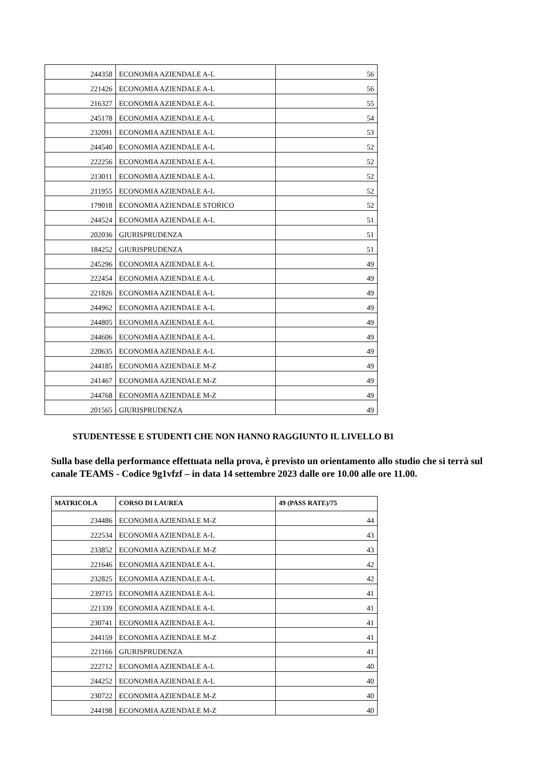| 244358 | ECONOMIA AZIENDALE A-L | 56 |
| 221426 | ECONOMIA AZIENDALE A-L | 56 |
| 216327 | ECONOMIA AZIENDALE A-L | 55 |
| 245178 | ECONOMIA AZIENDALE A-L | 54 |
| 232091 | ECONOMIA AZIENDALE A-L | 53 |
| 244540 | ECONOMIA AZIENDALE A-L | 52 |
| 222256 | ECONOMIA AZIENDALE A-L | 52 |
| 213011 | ECONOMIA AZIENDALE A-L | 52 |
| 211955 | ECONOMIA AZIENDALE A-L | 52 |
| 179018 | ECONOMIA AZIENDALE STORICO | 52 |
| 244524 | ECONOMIA AZIENDALE A-L | 51 |
| 202036 | GIURISPRUDENZA | 51 |
| 184252 | GIURISPRUDENZA | 51 |
| 245296 | ECONOMIA AZIENDALE A-L | 49 |
| 222454 | ECONOMIA AZIENDALE A-L | 49 |
| 221826 | ECONOMIA AZIENDALE A-L | 49 |
| 244962 | ECONOMIA AZIENDALE A-L | 49 |
| 244805 | ECONOMIA AZIENDALE A-L | 49 |
| 244606 | ECONOMIA AZIENDALE A-L | 49 |
| 220635 | ECONOMIA AZIENDALE A-L | 49 |
| 244185 | ECONOMIA AZIENDALE M-Z | 49 |
| 241467 | ECONOMIA AZIENDALE M-Z | 49 |
| 244768 | ECONOMIA AZIENDALE M-Z | 49 |
| 201565 | GIURISPRUDENZA | 49 |
STUDENTESSE E STUDENTI CHE NON HANNO RAGGIUNTO IL LIVELLO B1
Sulla base della performance effettuata nella prova, è previsto un orientamento allo studio che si terrà sul canale TEAMS - Codice 9g1vfzf – in data 14 settembre 2023 dalle ore 10.00 alle ore 11.00.
| MATRICOLA | CORSO DI LAUREA | 49 (PASS RATE)/75 |
| --- | --- | --- |
| 234486 | ECONOMIA AZIENDALE M-Z | 44 |
| 222534 | ECONOMIA AZIENDALE A-L | 43 |
| 233852 | ECONOMIA AZIENDALE M-Z | 43 |
| 221646 | ECONOMIA AZIENDALE A-L | 42 |
| 232825 | ECONOMIA AZIENDALE A-L | 42 |
| 239715 | ECONOMIA AZIENDALE A-L | 41 |
| 221339 | ECONOMIA AZIENDALE A-L | 41 |
| 230741 | ECONOMIA AZIENDALE A-L | 41 |
| 244159 | ECONOMIA AZIENDALE M-Z | 41 |
| 221166 | GIURISPRUDENZA | 41 |
| 222712 | ECONOMIA AZIENDALE A-L | 40 |
| 244252 | ECONOMIA AZIENDALE A-L | 40 |
| 230722 | ECONOMIA AZIENDALE M-Z | 40 |
| 244198 | ECONOMIA AZIENDALE M-Z | 40 |